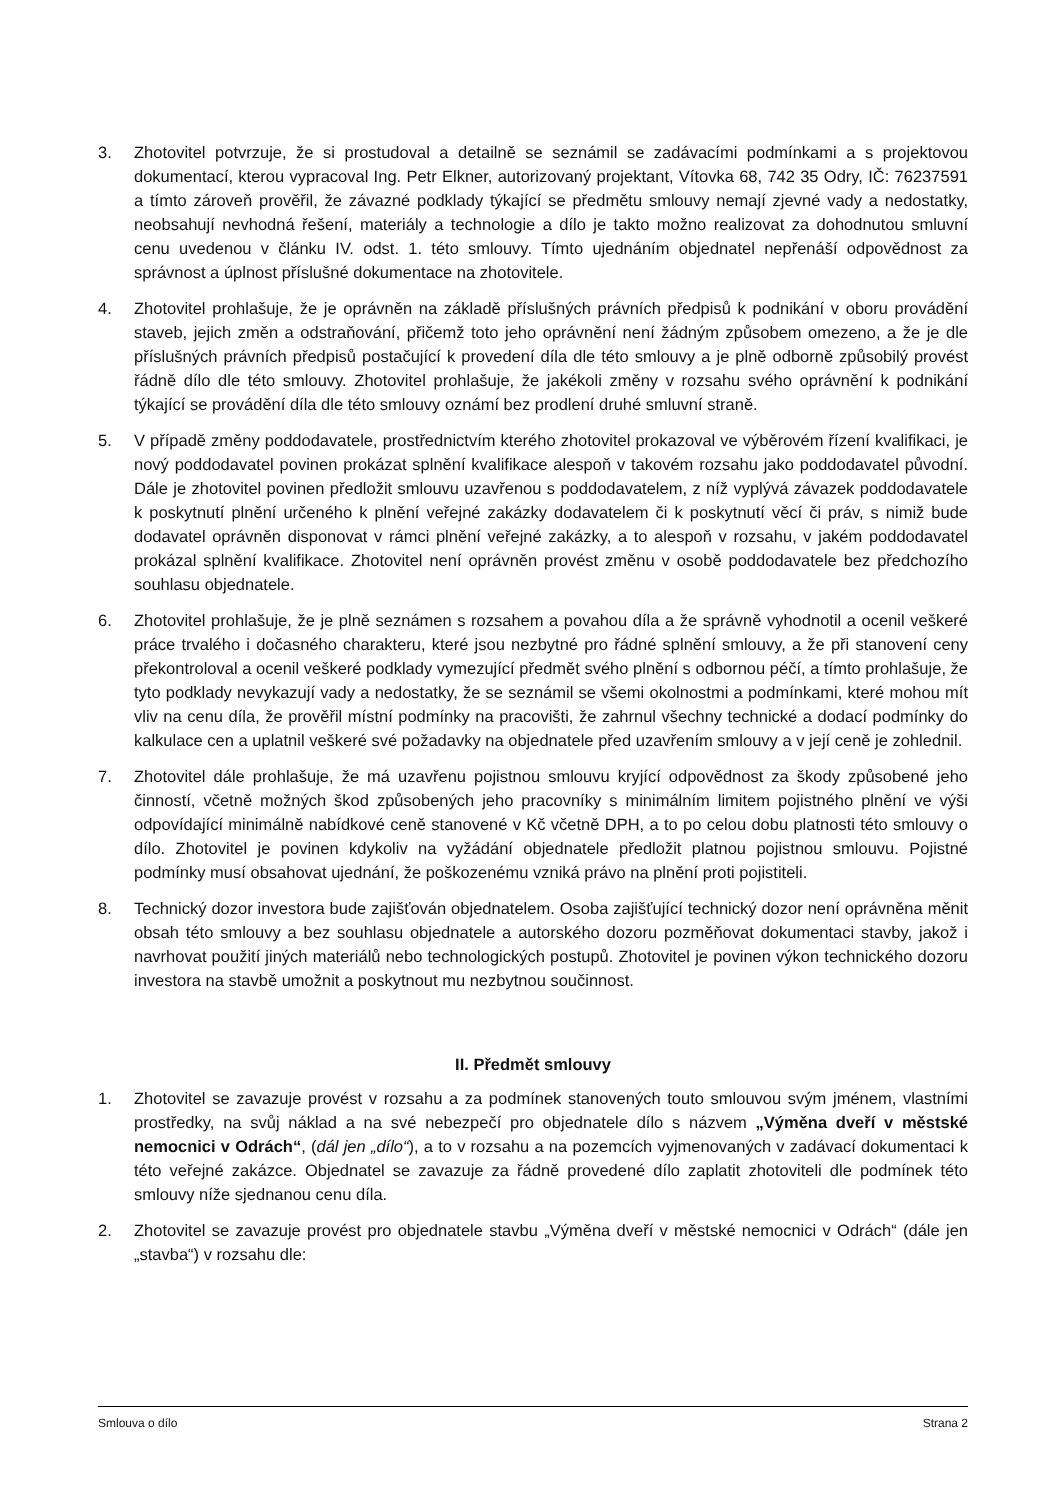3. Zhotovitel potvrzuje, že si prostudoval a detailně se seznámil se zadávacími podmínkami a s projektovou dokumentací, kterou vypracoval Ing. Petr Elkner, autorizovaný projektant, Vítovka 68, 742 35 Odry, IČ: 76237591 a tímto zároveň prověřil, že závazné podklady týkající se předmětu smlouvy nemají zjevné vady a nedostatky, neobsahují nevhodná řešení, materiály a technologie a dílo je takto možno realizovat za dohodnutou smluvní cenu uvedenou v článku IV. odst. 1. této smlouvy. Tímto ujednáním objednatel nepřenáší odpovědnost za správnost a úplnost příslušné dokumentace na zhotovitele.
4. Zhotovitel prohlašuje, že je oprávněn na základě příslušných právních předpisů k podnikání v oboru provádění staveb, jejich změn a odstraňování, přičemž toto jeho oprávnění není žádným způsobem omezeno, a že je dle příslušných právních předpisů postačující k provedení díla dle této smlouvy a je plně odborně způsobilý provést řádně dílo dle této smlouvy. Zhotovitel prohlašuje, že jakékoli změny v rozsahu svého oprávnění k podnikání týkající se provádění díla dle této smlouvy oznámí bez prodlení druhé smluvní straně.
5. V případě změny poddodavatele, prostřednictvím kterého zhotovitel prokazoval ve výběrovém řízení kvalifikaci, je nový poddodavatel povinen prokázat splnění kvalifikace alespoň v takovém rozsahu jako poddodavatel původní. Dále je zhotovitel povinen předložit smlouvu uzavřenou s poddodavatelem, z níž vyplývá závazek poddodavatele k poskytnutí plnění určeného k plnění veřejné zakázky dodavatelem či k poskytnutí věcí či práv, s nimiž bude dodavatel oprávněn disponovat v rámci plnění veřejné zakázky, a to alespoň v rozsahu, v jakém poddodavatel prokázal splnění kvalifikace. Zhotovitel není oprávněn provést změnu v osobě poddodavatele bez předchozího souhlasu objednatele.
6. Zhotovitel prohlašuje, že je plně seznámen s rozsahem a povahou díla a že správně vyhodnotil a ocenil veškeré práce trvalého i dočasného charakteru, které jsou nezbytné pro řádné splnění smlouvy, a že při stanovení ceny překontroloval a ocenil veškeré podklady vymezující předmět svého plnění s odbornou péčí, a tímto prohlašuje, že tyto podklady nevykazují vady a nedostatky, že se seznámil se všemi okolnostmi a podmínkami, které mohou mít vliv na cenu díla, že prověřil místní podmínky na pracovišti, že zahrnul všechny technické a dodací podmínky do kalkulace cen a uplatnil veškeré své požadavky na objednatele před uzavřením smlouvy a v její ceně je zohlednil.
7. Zhotovitel dále prohlašuje, že má uzavřenu pojistnou smlouvu kryjící odpovědnost za škody způsobené jeho činností, včetně možných škod způsobených jeho pracovníky s minimálním limitem pojistného plnění ve výši odpovídající minimálně nabídkové ceně stanovené v Kč včetně DPH, a to po celou dobu platnosti této smlouvy o dílo. Zhotovitel je povinen kdykoliv na vyžádání objednatele předložit platnou pojistnou smlouvu. Pojistné podmínky musí obsahovat ujednání, že poškozenému vzniká právo na plnění proti pojistiteli.
8. Technický dozor investora bude zajišťován objednatelem. Osoba zajišťující technický dozor není oprávněna měnit obsah této smlouvy a bez souhlasu objednatele a autorského dozoru pozměňovat dokumentaci stavby, jakož i navrhovat použití jiných materiálů nebo technologických postupů. Zhotovitel je povinen výkon technického dozoru investora na stavbě umožnit a poskytnout mu nezbytnou součinnost.
II. Předmět smlouvy
1. Zhotovitel se zavazuje provést v rozsahu a za podmínek stanovených touto smlouvou svým jménem, vlastními prostředky, na svůj náklad a na své nebezpečí pro objednatele dílo s názvem „Výměna dveří v městské nemocnici v Odrách“, (dál jen „dílo“), a to v rozsahu a na pozemcích vyjmenovaných v zadávací dokumentaci k této veřejné zakázce. Objednatel se zavazuje za řádně provedené dílo zaplatit zhotoviteli dle podmínek této smlouvy níže sjednanou cenu díla.
2. Zhotovitel se zavazuje provést pro objednatele stavbu „Výměna dveří v městské nemocnici v Odrách“ (dále jen „stavba“) v rozsahu dle:
Smlouva o dílo Strana 2